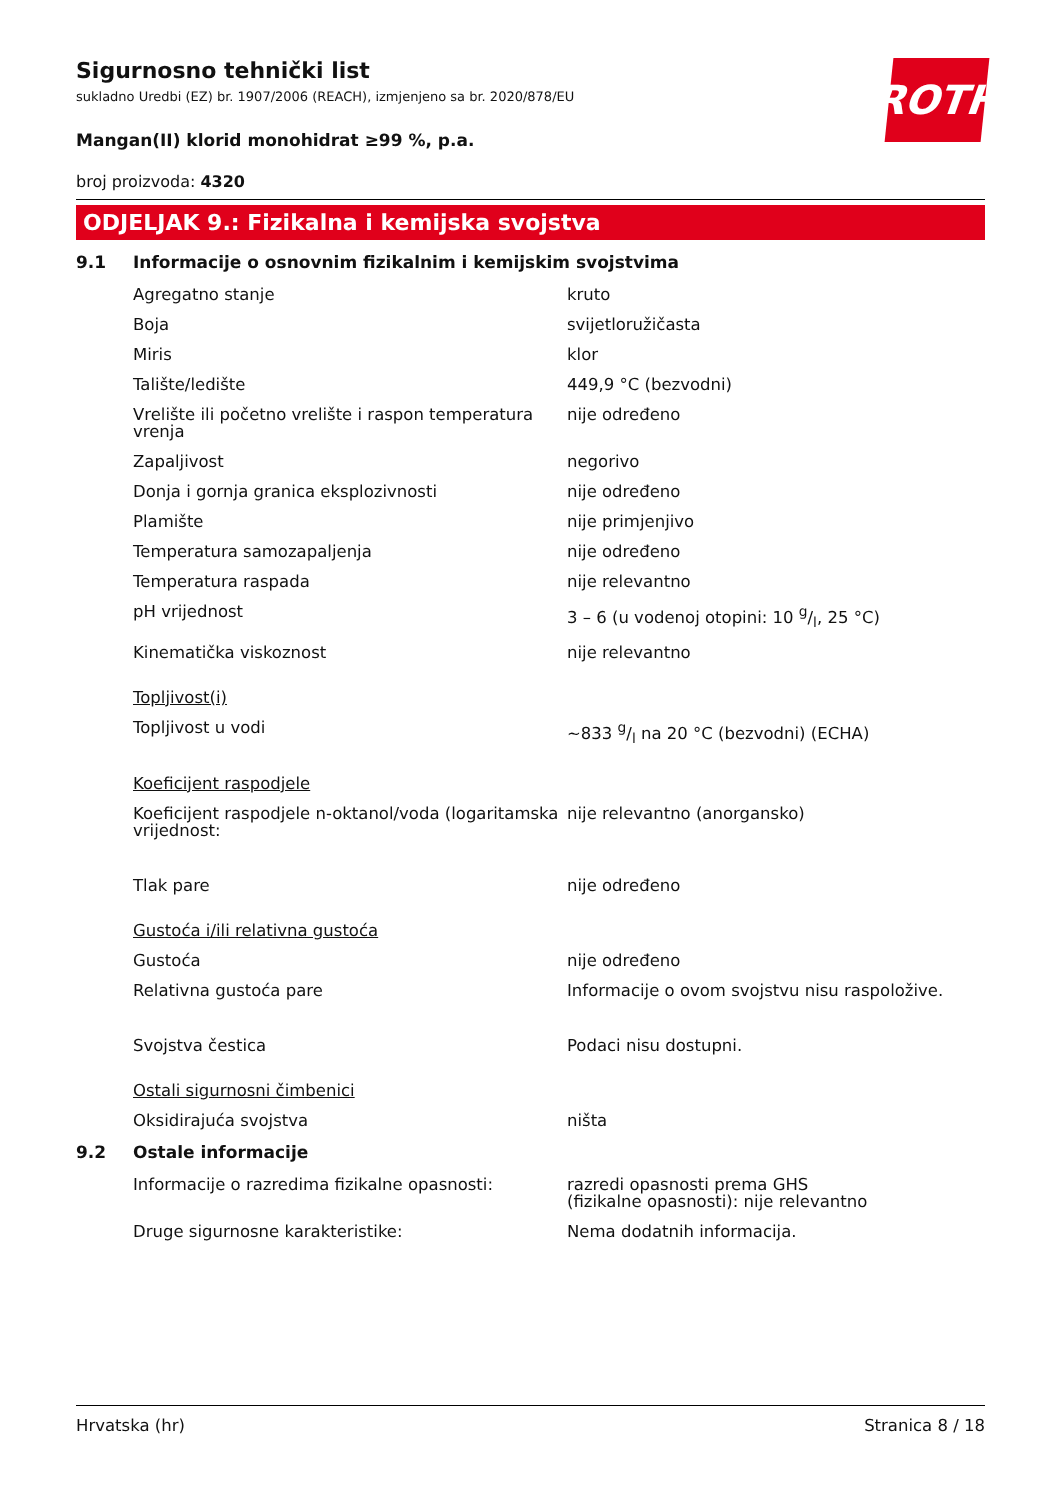Sigurnosno tehnički list
sukladno Uredbi (EZ) br. 1907/2006 (REACH), izmjenjeno sa br. 2020/878/EU
ROTH
Mangan(II) klorid monohidrat ≥99 %, p.a.
broj proizvoda: 4320
ODJELJAK 9.: Fizikalna i kemijska svojstva
9.1 Informacije o osnovnim fizikalnim i kemijskim svojstvima
Agregatno stanje kruto
Boja svijetloružičasta
Miris klor
Talište/ledište 449,9 °C (bezvodni)
Vrelište ili početno vrelište i raspon temperatura vrenja
nije određeno
Zapaljivost negorivo
Donja i gornja granica eksplozivnosti nije određeno
Plamište nije primjenjivo
Temperatura samozapaljenja nije određeno
Temperatura raspada nije relevantno
pH vrijednost 3 – 6 (u vodenoj otopini: 10 g/l, 25 °C)
Kinematička viskoznost nije relevantno
Topljivost(i)
Topljivost u vodi ~833 g/l na 20 °C (bezvodni) (ECHA)
Koeficijent raspodjele
Koeficijent raspodjele n-oktanol/voda (logaritamska vrijednost:
nije relevantno (anorgansko)
Tlak pare nije određeno
Gustoća i/ili relativna gustoća
Gustoća nije određeno
Relativna gustoća pare Informacije o ovom svojstvu nisu raspoložive.
Svojstva čestica Podaci nisu dostupni.
Ostali sigurnosni čimbenici
Oksidirajuća svojstva ništa
9.2 Ostale informacije
Informacije o razredima fizikalne opasnosti:
razredi opasnosti prema GHS
(fizikalne opasnosti): nije relevantno
Druge sigurnosne karakteristike: Nema dodatnih informacija.
Hrvatska (hr) Stranica 8 / 18